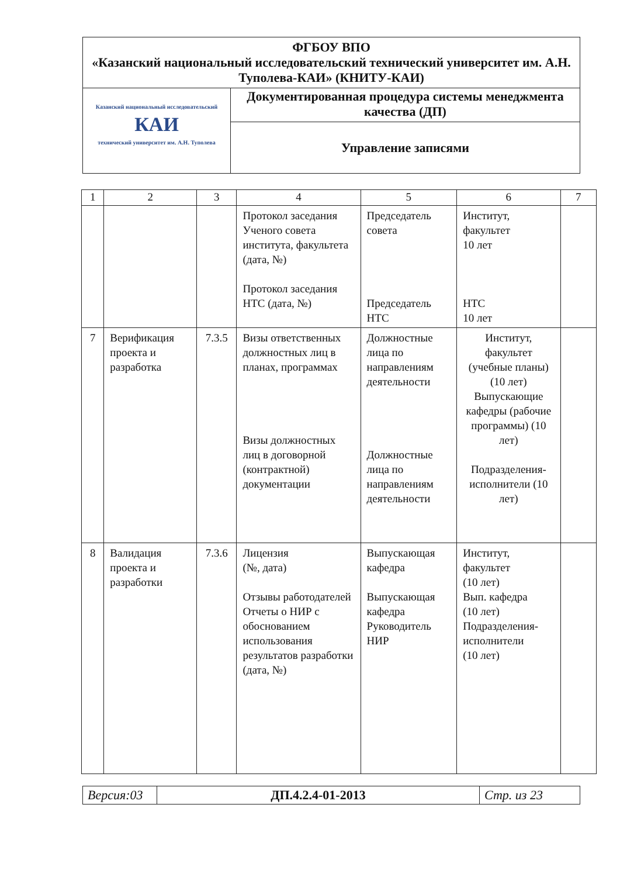| ФГБОУ ВПО «Казанский национальный исследовательский технический университет им. А.Н. Туполева-КАИ» (КНИТУ-КАИ) | |
| Казанский национальный исследовательский КАИ технический университет им. А.Н. Туполева | Документированная процедура системы менеджмента качества (ДП) |
| | Управление записями |
| 1 | 2 | 3 | 4 | 5 | 6 | 7 |
| --- | --- | --- | --- | --- | --- | --- |
| | | | Протокол заседания Ученого совета института, факультета (дата, №) Протокол заседания НТС (дата, №) | Председатель совета Председатель НТС | Институт, факультет 10 лет НТС 10 лет | |
| 7 | Верификация проекта и разработка | 7.3.5 | Визы ответственных должностных лиц в планах, программах Визы должностных лиц в договорной (контрактной) документации | Должностные лица по направлениям деятельности Должностные лица по направлениям деятельности | Институт, факультет (учебные планы) (10 лет) Выпускающие кафедры (рабочие программы) (10 лет) Подразделения-исполнители (10 лет) | |
| 8 | Валидация проекта и разработки | 7.3.6 | Лицензия (№, дата) Отзывы работодателей Отчеты о НИР с обоснованием использования результатов разработки (дата, №) | Выпускающая кафедра Выпускающая кафедра Руководитель НИР | Институт, факультет (10 лет) Вып. кафедра (10 лет) Подразделения-исполнители (10 лет) | |
| Версия:03 | ДП.4.2.4-01-2013 | Стр. из 23 |